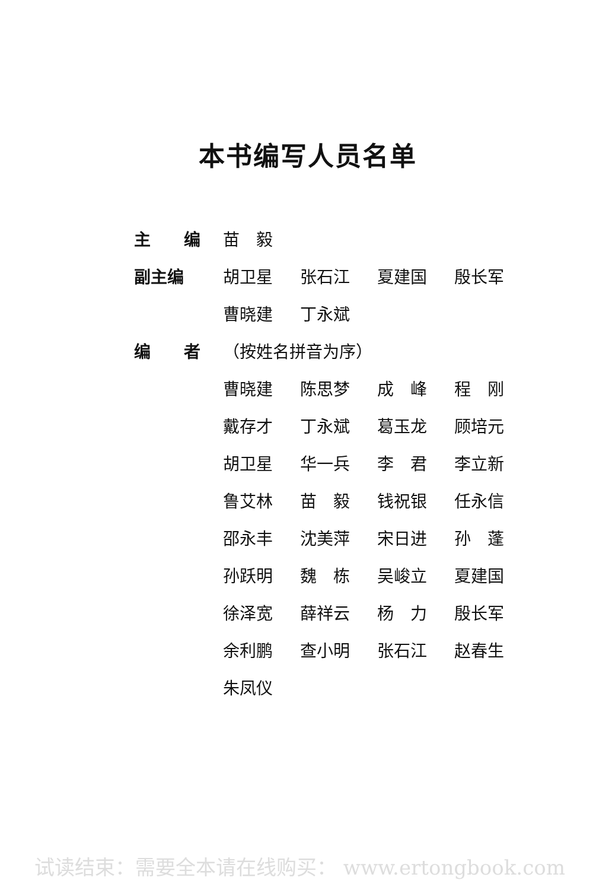本书编写人员名单
| 主 编 | 苗 毅 | | | |
| 副主编 | 胡卫星 | 张石江 | 夏建国 | 殷长军 |
| | 曹晓建 | 丁永斌 | | |
| 编 者 | （按姓名拼音为序） | | | |
| | 曹晓建 | 陈思梦 | 成 峰 | 程 刚 |
| | 戴存才 | 丁永斌 | 葛玉龙 | 顾培元 |
| | 胡卫星 | 华一兵 | 李 君 | 李立新 |
| | 鲁艾林 | 苗 毅 | 钱祝银 | 任永信 |
| | 邵永丰 | 沈美萍 | 宋日进 | 孙 蓬 |
| | 孙跃明 | 魏 栋 | 吴峻立 | 夏建国 |
| | 徐泽宽 | 薛祥云 | 杨 力 | 殷长军 |
| | 余利鹏 | 查小明 | 张石江 | 赵春生 |
| | 朱凤仪 | | | |
试读结束：需要全本请在线购买： www.ertongbook.com